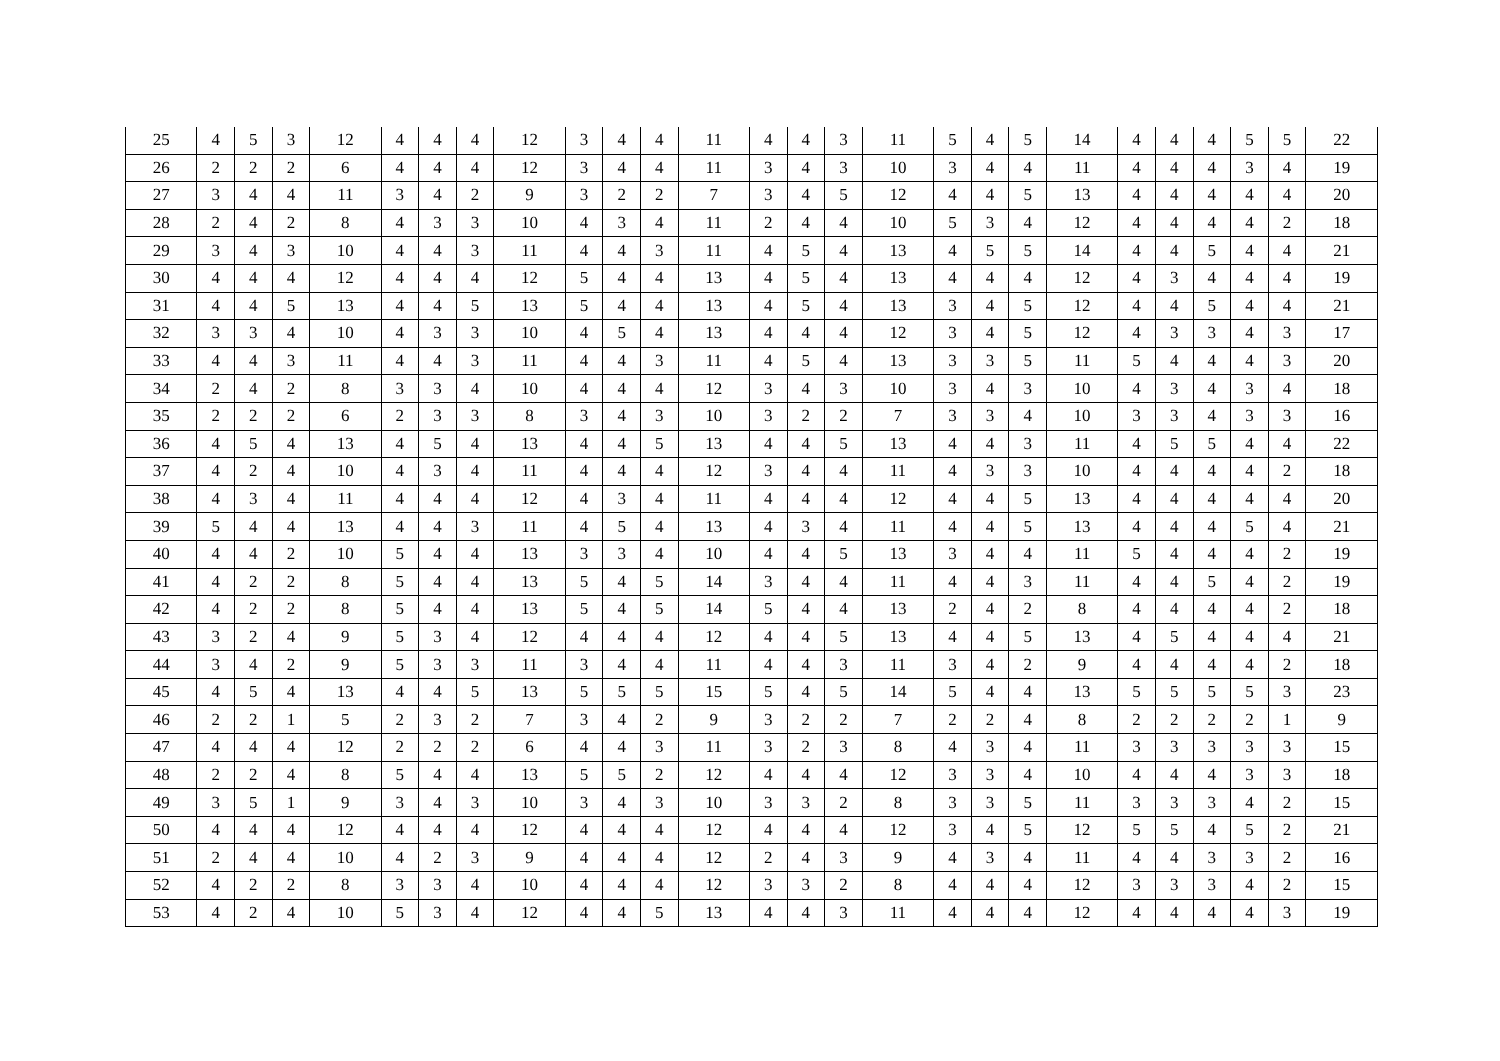| 25 | 4 | 5 | 3 | 12 | 4 | 4 | 4 | 12 | 3 | 4 | 4 | 11 | 4 | 4 | 3 | 11 | 5 | 4 | 5 | 14 | 4 | 4 | 4 | 5 | 5 | 22 |
| 26 | 2 | 2 | 2 | 6 | 4 | 4 | 4 | 12 | 3 | 4 | 4 | 11 | 3 | 4 | 3 | 10 | 3 | 4 | 4 | 11 | 4 | 4 | 4 | 3 | 4 | 19 |
| 27 | 3 | 4 | 4 | 11 | 3 | 4 | 2 | 9 | 3 | 2 | 2 | 7 | 3 | 4 | 5 | 12 | 4 | 4 | 5 | 13 | 4 | 4 | 4 | 4 | 4 | 20 |
| 28 | 2 | 4 | 2 | 8 | 4 | 3 | 3 | 10 | 4 | 3 | 4 | 11 | 2 | 4 | 4 | 10 | 5 | 3 | 4 | 12 | 4 | 4 | 4 | 4 | 2 | 18 |
| 29 | 3 | 4 | 3 | 10 | 4 | 4 | 3 | 11 | 4 | 4 | 3 | 11 | 4 | 5 | 4 | 13 | 4 | 5 | 5 | 14 | 4 | 4 | 5 | 4 | 4 | 21 |
| 30 | 4 | 4 | 4 | 12 | 4 | 4 | 4 | 12 | 5 | 4 | 4 | 13 | 4 | 5 | 4 | 13 | 4 | 4 | 4 | 12 | 4 | 3 | 4 | 4 | 4 | 19 |
| 31 | 4 | 4 | 5 | 13 | 4 | 4 | 5 | 13 | 5 | 4 | 4 | 13 | 4 | 5 | 4 | 13 | 3 | 4 | 5 | 12 | 4 | 4 | 5 | 4 | 4 | 21 |
| 32 | 3 | 3 | 4 | 10 | 4 | 3 | 3 | 10 | 4 | 5 | 4 | 13 | 4 | 4 | 4 | 12 | 3 | 4 | 5 | 12 | 4 | 3 | 3 | 4 | 3 | 17 |
| 33 | 4 | 4 | 3 | 11 | 4 | 4 | 3 | 11 | 4 | 4 | 3 | 11 | 4 | 5 | 4 | 13 | 3 | 3 | 5 | 11 | 5 | 4 | 4 | 4 | 3 | 20 |
| 34 | 2 | 4 | 2 | 8 | 3 | 3 | 4 | 10 | 4 | 4 | 4 | 12 | 3 | 4 | 3 | 10 | 3 | 4 | 3 | 10 | 4 | 3 | 4 | 3 | 4 | 18 |
| 35 | 2 | 2 | 2 | 6 | 2 | 3 | 3 | 8 | 3 | 4 | 3 | 10 | 3 | 2 | 2 | 7 | 3 | 3 | 4 | 10 | 3 | 3 | 4 | 3 | 3 | 16 |
| 36 | 4 | 5 | 4 | 13 | 4 | 5 | 4 | 13 | 4 | 4 | 5 | 13 | 4 | 4 | 5 | 13 | 4 | 4 | 3 | 11 | 4 | 5 | 5 | 4 | 4 | 22 |
| 37 | 4 | 2 | 4 | 10 | 4 | 3 | 4 | 11 | 4 | 4 | 4 | 12 | 3 | 4 | 4 | 11 | 4 | 3 | 3 | 10 | 4 | 4 | 4 | 4 | 2 | 18 |
| 38 | 4 | 3 | 4 | 11 | 4 | 4 | 4 | 12 | 4 | 3 | 4 | 11 | 4 | 4 | 4 | 12 | 4 | 4 | 5 | 13 | 4 | 4 | 4 | 4 | 4 | 20 |
| 39 | 5 | 4 | 4 | 13 | 4 | 4 | 3 | 11 | 4 | 5 | 4 | 13 | 4 | 3 | 4 | 11 | 4 | 4 | 5 | 13 | 4 | 4 | 4 | 5 | 4 | 21 |
| 40 | 4 | 4 | 2 | 10 | 5 | 4 | 4 | 13 | 3 | 3 | 4 | 10 | 4 | 4 | 5 | 13 | 3 | 4 | 4 | 11 | 5 | 4 | 4 | 4 | 2 | 19 |
| 41 | 4 | 2 | 2 | 8 | 5 | 4 | 4 | 13 | 5 | 4 | 5 | 14 | 3 | 4 | 4 | 11 | 4 | 4 | 3 | 11 | 4 | 4 | 5 | 4 | 2 | 19 |
| 42 | 4 | 2 | 2 | 8 | 5 | 4 | 4 | 13 | 5 | 4 | 5 | 14 | 5 | 4 | 4 | 13 | 2 | 4 | 2 | 8 | 4 | 4 | 4 | 4 | 2 | 18 |
| 43 | 3 | 2 | 4 | 9 | 5 | 3 | 4 | 12 | 4 | 4 | 4 | 12 | 4 | 4 | 5 | 13 | 4 | 4 | 5 | 13 | 4 | 5 | 4 | 4 | 4 | 21 |
| 44 | 3 | 4 | 2 | 9 | 5 | 3 | 3 | 11 | 3 | 4 | 4 | 11 | 4 | 4 | 3 | 11 | 3 | 4 | 2 | 9 | 4 | 4 | 4 | 4 | 2 | 18 |
| 45 | 4 | 5 | 4 | 13 | 4 | 4 | 5 | 13 | 5 | 5 | 5 | 15 | 5 | 4 | 5 | 14 | 5 | 4 | 4 | 13 | 5 | 5 | 5 | 5 | 3 | 23 |
| 46 | 2 | 2 | 1 | 5 | 2 | 3 | 2 | 7 | 3 | 4 | 2 | 9 | 3 | 2 | 2 | 7 | 2 | 2 | 4 | 8 | 2 | 2 | 2 | 2 | 1 | 9 |
| 47 | 4 | 4 | 4 | 12 | 2 | 2 | 2 | 6 | 4 | 4 | 3 | 11 | 3 | 2 | 3 | 8 | 4 | 3 | 4 | 11 | 3 | 3 | 3 | 3 | 3 | 15 |
| 48 | 2 | 2 | 4 | 8 | 5 | 4 | 4 | 13 | 5 | 5 | 2 | 12 | 4 | 4 | 4 | 12 | 3 | 3 | 4 | 10 | 4 | 4 | 4 | 3 | 3 | 18 |
| 49 | 3 | 5 | 1 | 9 | 3 | 4 | 3 | 10 | 3 | 4 | 3 | 10 | 3 | 3 | 2 | 8 | 3 | 3 | 5 | 11 | 3 | 3 | 3 | 4 | 2 | 15 |
| 50 | 4 | 4 | 4 | 12 | 4 | 4 | 4 | 12 | 4 | 4 | 4 | 12 | 4 | 4 | 4 | 12 | 3 | 4 | 5 | 12 | 5 | 5 | 4 | 5 | 2 | 21 |
| 51 | 2 | 4 | 4 | 10 | 4 | 2 | 3 | 9 | 4 | 4 | 4 | 12 | 2 | 4 | 3 | 9 | 4 | 3 | 4 | 11 | 4 | 4 | 3 | 3 | 2 | 16 |
| 52 | 4 | 2 | 2 | 8 | 3 | 3 | 4 | 10 | 4 | 4 | 4 | 12 | 3 | 3 | 2 | 8 | 4 | 4 | 4 | 12 | 3 | 3 | 3 | 4 | 2 | 15 |
| 53 | 4 | 2 | 4 | 10 | 5 | 3 | 4 | 12 | 4 | 4 | 5 | 13 | 4 | 4 | 3 | 11 | 4 | 4 | 4 | 12 | 4 | 4 | 4 | 4 | 3 | 19 |